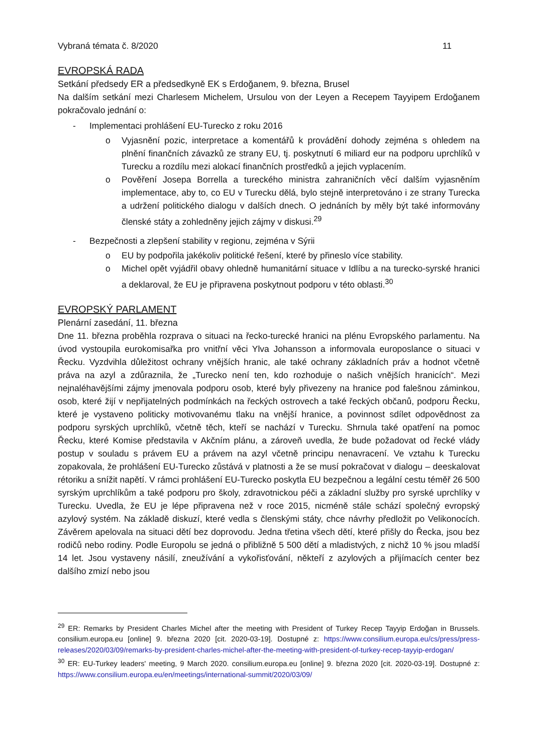Vybraná témata č. 8/2020 11
EVROPSKÁ RADA
Setkání předsedy ER a předsedkyně EK s Erdoğanem, 9. března, Brusel
Na dalším setkání mezi Charlesem Michelem, Ursulou von der Leyen a Recepem Tayyipem Erdoğanem pokračovalo jednání o:
- Implementaci prohlášení EU-Turecko z roku 2016
o Vyjasnění pozic, interpretace a komentářů k provádění dohody zejména s ohledem na plnění finančních závazků ze strany EU, tj. poskytnutí 6 miliard eur na podporu uprchlíků v Turecku a rozdílu mezi alokací finančních prostředků a jejich vyplacením.
o Pověření Josepa Borrella a tureckého ministra zahraničních věcí dalším vyjasněním implementace, aby to, co EU v Turecku dělá, bylo stejně interpretováno i ze strany Turecka a udržení politického dialogu v dalších dnech. O jednáních by měly být také informovány členské státy a zohledněny jejich zájmy v diskusi.<sup>29</sup>
- Bezpečnosti a zlepšení stability v regionu, zejména v Sýrii
o EU by podpořila jakékoliv politické řešení, které by přineslo více stability.
o Michel opět vyjádřil obavy ohledně humanitární situace v Idlíbu a na turecko-syrské hranici a deklaroval, že EU je připravena poskytnout podporu v této oblasti.<sup>30</sup>
EVROPSKÝ PARLAMENT
Plenární zasedání, 11. března
Dne 11. března proběhla rozprava o situaci na řecko-turecké hranici na plénu Evropského parlamentu. Na úvod vystoupila eurokomisařka pro vnitřní věci Ylva Johansson a informovala europoslance o situaci v Řecku. Vyzdvihla důležitost ochrany vnějších hranic, ale také ochrany základních práv a hodnot včetně práva na azyl a zdůraznila, že „Turecko není ten, kdo rozhoduje o našich vnějších hranicích“. Mezi nejnaléhavějšími zájmy jmenovala podporu osob, které byly přivezeny na hranice pod falešnou záminkou, osob, které žijí v nepřijatelných podmínkách na řeckých ostrovech a také řeckých občanů, podporu Řecku, které je vystaveno politicky motivovanému tlaku na vnější hranice, a povinnost sdílet odpovědnost za podporu syrských uprchlíků, včetně těch, kteří se nachází v Turecku. Shrnula také opatření na pomoc Řecku, které Komise představila v Akčním plánu, a zároveň uvedla, že bude požadovat od řecké vlády postup v souladu s právem EU a právem na azyl včetně principu nenavracení. Ve vztahu k Turecku zopakovala, že prohlášení EU-Turecko zůstává v platnosti a že se musí pokračovat v dialogu – deeskalovat rétoriku a snížit napětí. V rámci prohlášení EU-Turecko poskytla EU bezpečnou a legální cestu téměř 26 500 syrským uprchlíkům a také podporu pro školy, zdravotnickou péči a základní služby pro syrské uprchlíky v Turecku. Uvedla, že EU je lépe připravena než v roce 2015, nicméně stále schází společný evropský azylový systém. Na základě diskuzí, které vedla s členskými státy, chce návrhy předložit po Velikonocích. Závěrem apelovala na situaci dětí bez doprovodu. Jedna třetina všech dětí, které přišly do Řecka, jsou bez rodičů nebo rodiny. Podle Europolu se jedná o přibližně 5 500 dětí a mladistvých, z nichž 10 % jsou mladší 14 let. Jsou vystaveny násilí, zneužívání a vykořisťování, někteří z azylových a přijímacích center bez dalšího zmizí nebo jsou
<sup>29</sup> ER: Remarks by President Charles Michel after the meeting with President of Turkey Recep Tayyip Erdoğan in Brussels. consilium.europa.eu [online] 9. března 2020 [cit. 2020-03-19]. Dostupné z: https://www.consilium.europa.eu/cs/press/press-releases/2020/03/09/remarks-by-president-charles-michel-after-the-meeting-with-president-of-turkey-recep-tayyip-erdogan/
<sup>30</sup> ER: EU-Turkey leaders' meeting, 9 March 2020. consilium.europa.eu [online] 9. března 2020 [cit. 2020-03-19]. Dostupné z: https://www.consilium.europa.eu/en/meetings/international-summit/2020/03/09/